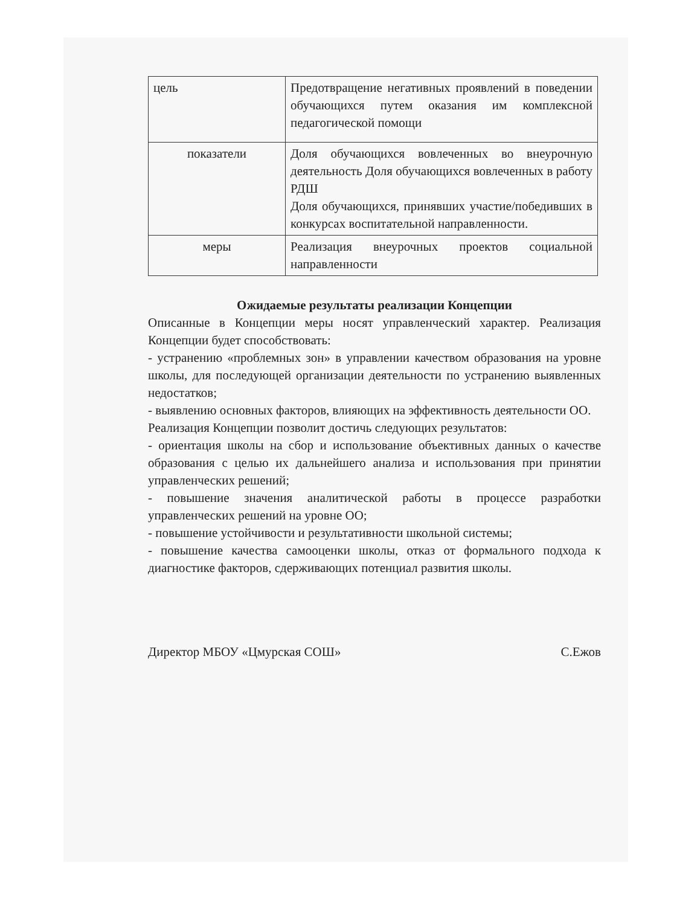| цель | Предотвращение негативных проявлений в поведении обучающихся путем оказания им комплексной педагогической помощи |
| показатели | Доля обучающихся вовлеченных во внеурочную деятельность Доля обучающихся вовлеченных в работу РДШ Доля обучающихся, принявших участие/победивших в конкурсах воспитательной направленности. |
| меры | Реализация внеурочных проектов социальной направленности |
Ожидаемые результаты реализации Концепции
Описанные в Концепции меры носят управленческий характер. Реализация Концепции будет способствовать:
- устранению «проблемных зон» в управлении качеством образования на уровне школы, для последующей организации деятельности по устранению выявленных недостатков;
- выявлению основных факторов, влияющих на эффективность деятельности ОО.
Реализация Концепции позволит достичь следующих результатов:
- ориентация школы на сбор и использование объективных данных о качестве образования с целью их дальнейшего анализа и использования при принятии управленческих решений;
- повышение значения аналитической работы в процессе разработки управленческих решений на уровне ОО;
- повышение устойчивости и результативности школьной системы;
- повышение качества самооценки школы, отказ от формального подхода к диагностике факторов, сдерживающих потенциал развития школы.
Директор МБОУ «Цмурская СОШ» С.Ежов